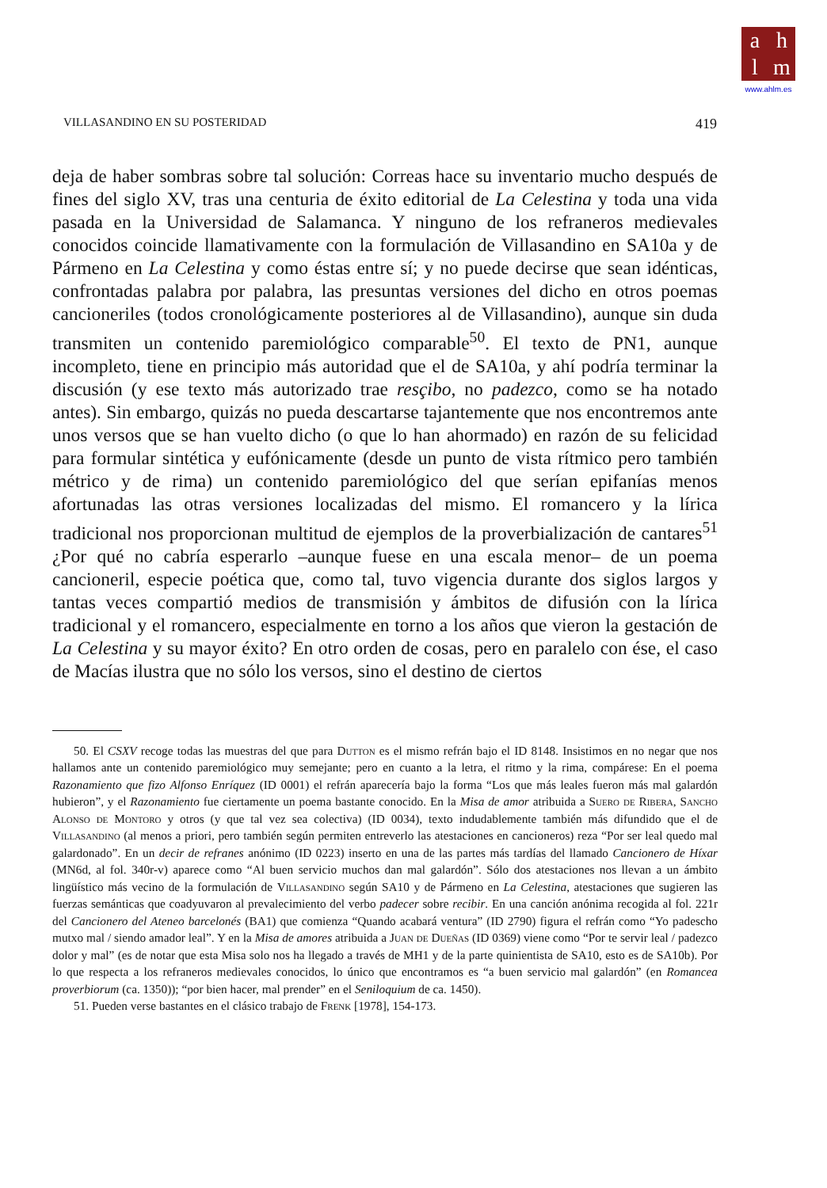ahlm
www.ahlm.es
VILLASANDINO EN SU POSTERIDAD 419
deja de haber sombras sobre tal solución: Correas hace su inventario mucho después de fines del siglo XV, tras una centuria de éxito editorial de La Celestina y toda una vida pasada en la Universidad de Salamanca. Y ninguno de los refraneros medievales conocidos coincide llamativamente con la formulación de Villasandino en SA10a y de Pármeno en La Celestina y como éstas entre sí; y no puede decirse que sean idénticas, confrontadas palabra por palabra, las presuntas versiones del dicho en otros poemas cancioneriles (todos cronológicamente posteriores al de Villasandino), aunque sin duda transmiten un contenido paremiológico comparable<sup>50</sup>. El texto de PN1, aunque incompleto, tiene en principio más autoridad que el de SA10a, y ahí podría terminar la discusión (y ese texto más autorizado trae resçibo, no padezco, como se ha notado antes). Sin embargo, quizás no pueda descartarse tajantemente que nos encontremos ante unos versos que se han vuelto dicho (o que lo han ahormado) en razón de su felicidad para formular sintética y eufónicamente (desde un punto de vista rítmico pero también métrico y de rima) un contenido paremiológico del que serían epifanías menos afortunadas las otras versiones localizadas del mismo. El romancero y la lírica tradicional nos proporcionan multitud de ejemplos de la proverbialización de cantares<sup>51</sup> ¿Por qué no cabría esperarlo –aunque fuese en una escala menor– de un poema cancioneril, especie poética que, como tal, tuvo vigencia durante dos siglos largos y tantas veces compartió medios de transmisión y ámbitos de difusión con la lírica tradicional y el romancero, especialmente en torno a los años que vieron la gestación de La Celestina y su mayor éxito? En otro orden de cosas, pero en paralelo con ése, el caso de Macías ilustra que no sólo los versos, sino el destino de ciertos
50. El CSXV recoge todas las muestras del que para Dutton es el mismo refrán bajo el ID 8148. Insistimos en no negar que nos hallamos ante un contenido paremiológico muy semejante; pero en cuanto a la letra, el ritmo y la rima, compárese: En el poema Razonamiento que fizo Alfonso Enríquez (ID 0001) el refrán aparecería bajo la forma “Los que más leales fueron más mal galardón hubieron”, y el Razonamiento fue ciertamente un poema bastante conocido. En la Misa de amor atribuida a Suero de Ribera, Sancho Alonso de Montoro y otros (y que tal vez sea colectiva) (ID 0034), texto indudablemente también más difundido que el de Villasandino (al menos a priori, pero también según permiten entreverlo las atestaciones en cancioneros) reza “Por ser leal quedo mal galardonado”. En un decir de refranes anónimo (ID 0223) inserto en una de las partes más tardías del llamado Cancionero de Híxar (MN6d, al fol. 340r-v) aparece como “Al buen servicio muchos dan mal galardón”. Sólo dos atestaciones nos llevan a un ámbito lingüístico más vecino de la formulación de Villasandino según SA10 y de Pármeno en La Celestina, atestaciones que sugieren las fuerzas semánticas que coadyuvaron al prevalecimiento del verbo padecer sobre recibir. En una canción anónima recogida al fol. 221r del Cancionero del Ateneo barcelonés (BA1) que comienza “Quando acabará ventura” (ID 2790) figura el refrán como “Yo padescho mutxo mal / siendo amador leal”. Y en la Misa de amores atribuida a Juan de Dueñas (ID 0369) viene como “Por te servir leal / padezco dolor y mal” (es de notar que esta Misa solo nos ha llegado a través de MH1 y de la parte quinientista de SA10, esto es de SA10b). Por lo que respecta a los refraneros medievales conocidos, lo único que encontramos es “a buen servicio mal galardón” (en Romancea proverbiorum (ca. 1350)); “por bien hacer, mal prender” en el Seniloquium de ca. 1450).
51. Pueden verse bastantes en el clásico trabajo de Frenk [1978], 154-173.